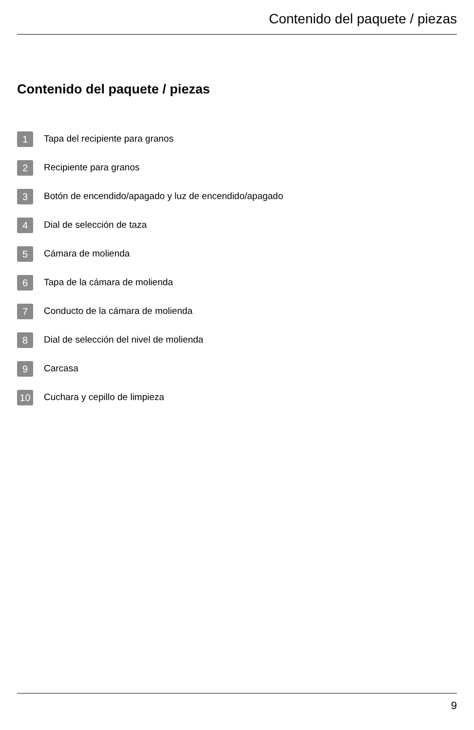Contenido del paquete / piezas
Contenido del paquete / piezas
1 Tapa del recipiente para granos
2 Recipiente para granos
3 Botón de encendido/apagado y luz de encendido/apagado
4 Dial de selección de taza
5 Cámara de molienda
6 Tapa de la cámara de molienda
7 Conducto de la cámara de molienda
8 Dial de selección del nivel de molienda
9 Carcasa
10 Cuchara y cepillo de limpieza
9